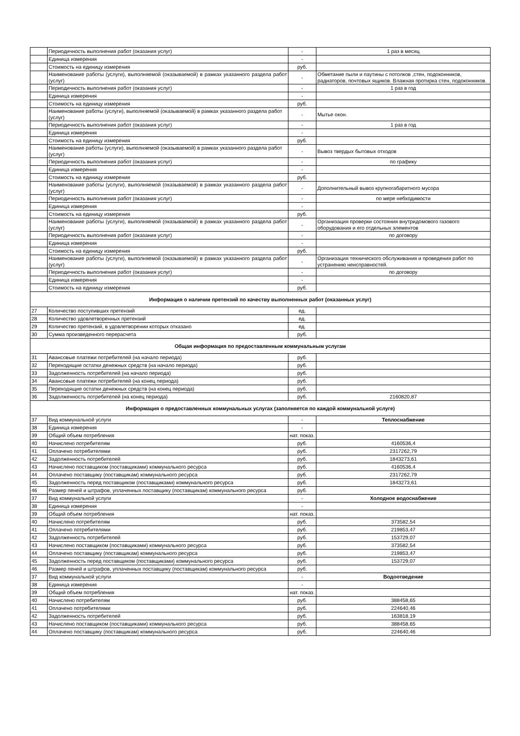| | Периодичность выполнения работ (оказания услуг) | - | 1 раз в месяц |
| | Единица измерения | - | |
| | Стоимость на единицу измерения | руб. | |
| | Наименование работы (услуги), выполняемой (оказываемой) в рамках указанного раздела работ (услуг) | - | Обметание пыли и паутины с потолков ,стен, подоконников, радиаторов, почтовых ящиков. Влажная протирка стен, подоконников. |
| | Периодичность выполнения работ (оказания услуг) | - | 1 раз в год |
| | Единица измерения | - | |
| | Стоимость на единицу измерения | руб. | |
| | Наименование работы (услуги), выполняемой (оказываемой) в рамках указанного раздела работ (услуг) | - | Мытье окон. |
| | Периодичность выполнения работ (оказания услуг) | - | 1 раз в год |
| | Единица измерения | - | |
| | Стоимость на единицу измерения | руб. | |
| | Наименование работы (услуги), выполняемой (оказываемой) в рамках указанного раздела работ (услуг) | - | Вывоз твердых бытовых отходов |
| | Периодичность выполнения работ (оказания услуг) | - | по графику |
| | Единица измерения | - | |
| | Стоимость на единицу измерения | руб. | |
| | Наименование работы (услуги), выполняемой (оказываемой) в рамках указанного раздела работ (услуг) | - | Дополнительный вывоз крупногабаритного мусора |
| | Периодичность выполнения работ (оказания услуг) | - | по мере небходимости |
| | Единица измерения | - | |
| | Стоимость на единицу измерения | руб. | |
| | Наименование работы (услуги), выполняемой (оказываемой) в рамках указанного раздела работ (услуг) | - | Организация проверки состояния внутридомового газового оборудования и его отдельных элементов |
| | Периодичность выполнения работ (оказания услуг) | - | по договору |
| | Единица измерения | - | |
| | Стоимость на единицу измерения | руб. | |
| | Наименование работы (услуги), выполняемой (оказываемой) в рамках указанного раздела работ (услуг) | - | Организация технического обслуживания и проведения работ по устранению неисправностей. |
| | Периодичность выполнения работ (оказания услуг) | - | по договору |
| | Единица измерения | - | |
| | Стоимость на единицу измерения | руб. | |
| Информация о наличии претензий по качеству выполненных работ (оказанных услуг) | | | |
| 27 | Количество поступивших претензий | ед. | |
| 28 | Количество удовлетворенных претензий | ед. | |
| 29 | Количество претензий, в удовлетворении которых отказано | ед. | |
| 30 | Сумма произведенного перерасчета | руб. | |
| Общая информация по предоставленным коммунальным услугам | | | |
| 31 | Авансовые платежи потребителей (на начало периода) | руб. | |
| 32 | Переходящие остатки денежных средств (на начало периода) | руб. | |
| 33 | Задолженность потребителей (на начало периода) | руб. | |
| 34 | Авансовые платежи потребителей (на конец периода) | руб. | |
| 35 | Переходящие остатки денежных средств (на конец периода) | руб. | |
| 36 | Задолженность потребителей (на конец периода) | руб. | 2160820,87 |
| Информация о предоставленных коммунальных услугах (заполняется по каждой коммунальной услуге) | | | |
| 37 | Вид коммунальной услуги | - | Теплоснабжение |
| 38 | Единица измерения | - | |
| 39 | Общий объем потребления | нат. показ. | |
| 40 | Начислено потребителям | руб. | 4160536,4 |
| 41 | Оплачено потребителями | руб. | 2317262,79 |
| 42 | Задолженность потребителей | руб. | 1843273,61 |
| 43 | Начислено поставщиком (поставщиками) коммунального ресурса | руб. | 4160536,4 |
| 44 | Оплачено поставщику (поставщикам) коммунального ресурса | руб. | 2317262,79 |
| 45 | Задолженность перед поставщиком (поставщиками) коммунального ресурса | руб. | 1843273,61 |
| 46 | Размер пеней и штрафов, уплаченных поставщику (поставщикам) коммунального ресурса | руб. | |
| 37 | Вид коммунальной услуги | - | Холодное водоснабжение |
| 38 | Единица измерения | - | |
| 39 | Общий объем потребления | нат. показ. | |
| 40 | Начислено потребителям | руб. | 373582,54 |
| 41 | Оплачено потребителями | руб. | 219853,47 |
| 42 | Задолженность потребителей | руб. | 153729,07 |
| 43 | Начислено поставщиком (поставщиками) коммунального ресурса | руб. | 373582,54 |
| 44 | Оплачено поставщику (поставщикам) коммунального ресурса | руб. | 219853,47 |
| 45 | Задолженность перед поставщиком (поставщиками) коммунального ресурса | руб. | 153729,07 |
| 46 | Размер пеней и штрафов, уплаченных поставщику (поставщикам) коммунального ресурса | руб. | |
| 37 | Вид коммунальной услуги | - | Водоотведение |
| 38 | Единица измерения | - | |
| 39 | Общий объем потребления | нат. показ. | |
| 40 | Начислено потребителям | руб. | 388458,65 |
| 41 | Оплачено потребителями | руб. | 224640,46 |
| 42 | Задолженность потребителей | руб. | 163818,19 |
| 43 | Начислено поставщиком (поставщиками) коммунального ресурса | руб. | 388458,65 |
| 44 | Оплачено поставщику (поставщикам) коммунального ресурса | руб. | 224640,46 |